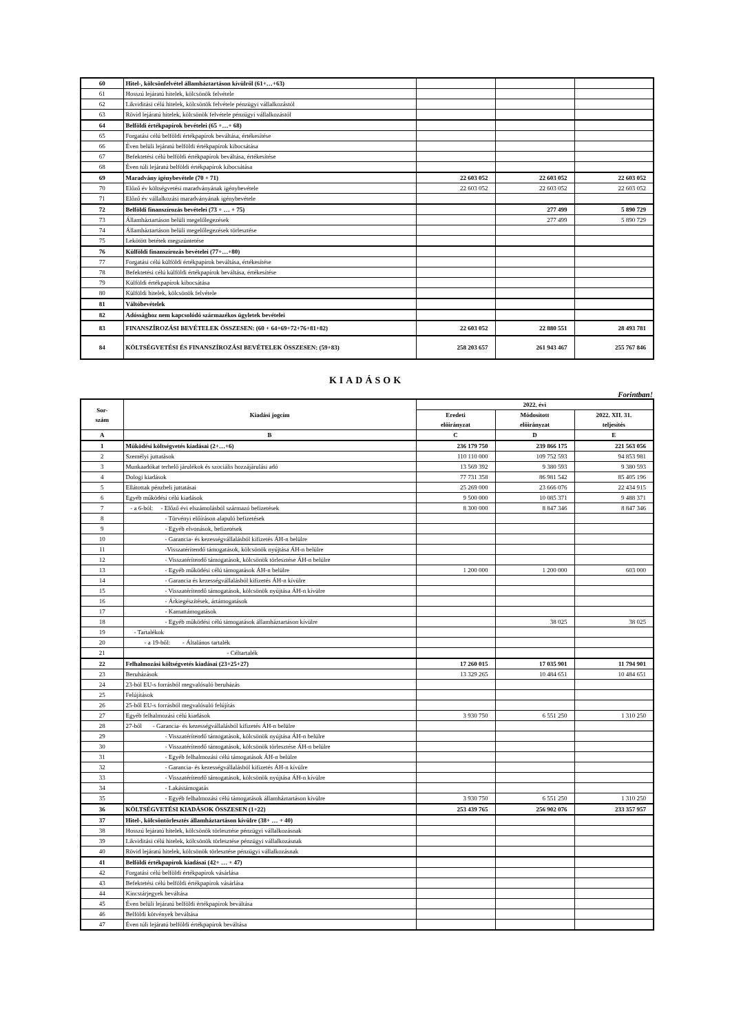| 60 | Hitel-, kölcsönfelvétel államháztartáson kívülről (61+…+63) | | | |
| 61 | Hosszú lejáratú hitelek, kölcsönök felvétele | | | |
| 62 | Likviditási célú hitelek, kölcsönök felvétele pénzügyi vállalkozástól | | | |
| 63 | Rövid lejáratú hitelek, kölcsönök felvétele pénzügyi vállalkozástól | | | |
| 64 | Belföldi értékpapírok bevételei (65 +…+ 68) | | | |
| 65 | Forgatási célú belföldi értékpapírok beváltása, értékesítése | | | |
| 66 | Éven belüli lejáratú belföldi értékpapírok kibocsátása | | | |
| 67 | Befektetési célú belföldi értékpapírok beváltása, értékesítése | | | |
| 68 | Éven túli lejáratú belföldi értékpapírok kibocsátása | | | |
| 69 | Maradvány igénybevétele (70 + 71) | 22 603 052 | 22 603 052 | 22 603 052 |
| 70 | Előző év költségvetési maradványának igénybevétele | 22 603 052 | 22 603 052 | 22 603 052 |
| 71 | Előző év vállalkozási maradványának igénybevétele | | | |
| 72 | Belföldi finanszírozás bevételei (73 + … + 75) | | 277 499 | 5 890 729 |
| 73 | Államháztartáson belüli megelőlegezések | | 277 499 | 5 890 729 |
| 74 | Államháztartáson belüli megelőlegezések törlesztése | | | |
| 75 | Lekötött betétek megszüntetése | | | |
| 76 | Külföldi finanszírozás bevételei (77+…+80) | | | |
| 77 | Forgatási célú külföldi értékpapírok beváltása, értékesítése | | | |
| 78 | Befektetési célú külföldi értékpapírok beváltása, értékesítése | | | |
| 79 | Külföldi értékpapírok kibocsátása | | | |
| 80 | Külföldi hitelek, kölcsönök felvétele | | | |
| 81 | Váltóbevételek | | | |
| 82 | Adóssághoz nem kapcsolódó származékos ügyletek bevételei | | | |
| 83 | FINANSZÍROZÁSI BEVÉTELEK ÖSSZESEN: (60 + 64+69+72+76+81+82) | 22 603 052 | 22 880 551 | 28 493 781 |
| 84 | KÖLTSÉGVETÉSI ÉS FINANSZÍROZÁSI BEVÉTELEK ÖSSZESEN: (59+83) | 258 203 657 | 261 943 467 | 255 767 846 |
KIADÁSOK
Forintban!
| Sor- szám | Kiadási jogcím | 2022. évi | | |
| --- | --- | --- | --- | --- |
| | | Eredeti előirányzat | Módosított előirányzat | 2022. XII. 31. teljesítés |
| A | B | C | D | E |
| 1 | Működési költségvetés kiadásai (2+…+6) | 236 179 750 | 239 866 175 | 221 563 056 |
| 2 | Személyi juttatások | 110 110 000 | 109 752 593 | 94 853 981 |
| 3 | Munkaadókat terhelő járulékok és szociális hozzájárulási adó | 13 569 392 | 9 380 593 | 9 380 593 |
| 4 | Dologi kiadások | 77 731 358 | 86 981 542 | 85 405 196 |
| 5 | Ellátottak pénzbeli juttatásai | 25 269 000 | 23 666 076 | 22 434 915 |
| 6 | Egyéb működési célú kiadások | 9 500 000 | 10 085 371 | 9 488 371 |
| 7 | - a 6-ból: - Előző évi elszámolásból származó befizetések | 8 300 000 | 8 847 346 | 8 847 346 |
| 8 | - Törvényi előíráson alapuló befizetések | | | |
| 9 | - Egyéb elvonások, befizetések | | | |
| 10 | - Garancia- és kezességvállalásból kifizetés ÁH-n belülre | | | |
| 11 | -Visszatérítendő támogatások, kölcsönök nyújtása ÁH-n belülre | | | |
| 12 | - Visszatérítendő támogatások, kölcsönök törlesztése ÁH-n belülre | | | |
| 13 | - Egyéb működési célú támogatások ÁH-n belülre | 1 200 000 | 1 200 000 | 603 000 |
| 14 | - Garancia és kezességvállalásból kifizetés ÁH-n kívülre | | | |
| 15 | - Visszatérítendő támogatások, kölcsönök nyújtása ÁH-n kívülre | | | |
| 16 | - Árkiegészítések, ártámogatások | | | |
| 17 | - Kamattámogatások | | | |
| 18 | - Egyéb működési célú támogatások államháztartáson kívülre | | 38 025 | 38 025 |
| 19 | - Tartalékok | | | |
| 20 | - a 19-ből: - Általános tartalék | | | |
| 21 | - Céltartalék | | | |
| 22 | Felhalmozási költségvetés kiadásai (23+25+27) | 17 260 015 | 17 035 901 | 11 794 901 |
| 23 | Beruházások | 13 329 265 | 10 484 651 | 10 484 651 |
| 24 | 23-ból EU-s forrásból megvalósuló beruházás | | | |
| 25 | Felújítások | | | |
| 26 | 25-ből EU-s forrásból megvalósuló felújítás | | | |
| 27 | Egyéb felhalmozási célú kiadások | 3 930 750 | 6 551 250 | 1 310 250 |
| 28 | 27-ből - Garancia- és kezességvállalásból kifizetés ÁH-n belülre | | | |
| 29 | - Visszatérítendő támogatások, kölcsönök nyújtása ÁH-n belülre | | | |
| 30 | - Visszatérítendő támogatások, kölcsönök törlesztése ÁH-n belülre | | | |
| 31 | - Egyéb felhalmozási célú támogatások ÁH-n belülre | | | |
| 32 | - Garancia- és kezességvállalásból kifizetés ÁH-n kívülre | | | |
| 33 | - Visszatérítendő támogatások, kölcsönök nyújtása ÁH-n kívülre | | | |
| 34 | - Lakástámogatás | | | |
| 35 | - Egyéb felhalmozási célú támogatások államháztartáson kívülre | 3 930 750 | 6 551 250 | 1 310 250 |
| 36 | KÖLTSÉGVETÉSI KIADÁSOK ÖSSZESEN (1+22) | 253 439 765 | 256 902 076 | 233 357 957 |
| 37 | Hitel-, kölcsöntörlesztés államháztartáson kívülre (38+ … + 40) | | | |
| 38 | Hosszú lejáratú hitelek, kölcsönök törlesztése pénzügyi vállalkozásnak | | | |
| 39 | Likviditási célú hitelek, kölcsönök törlesztése pénzügyi vállalkozásnak | | | |
| 40 | Rövid lejáratú hitelek, kölcsönök törlesztése pénzügyi vállalkozásnak | | | |
| 41 | Belföldi értékpapírok kiadásai (42+ … + 47) | | | |
| 42 | Forgatási célú belföldi értékpapírok vásárlása | | | |
| 43 | Befektetési célú belföldi értékpapírok vásárlása | | | |
| 44 | Kincstárjegyek beváltása | | | |
| 45 | Éven belüli lejáratú belföldi értékpapírok beváltása | | | |
| 46 | Belföldi kötvények beváltása | | | |
| 47 | Éven túli lejáratú belföldi értékpapírok beváltása | | | |